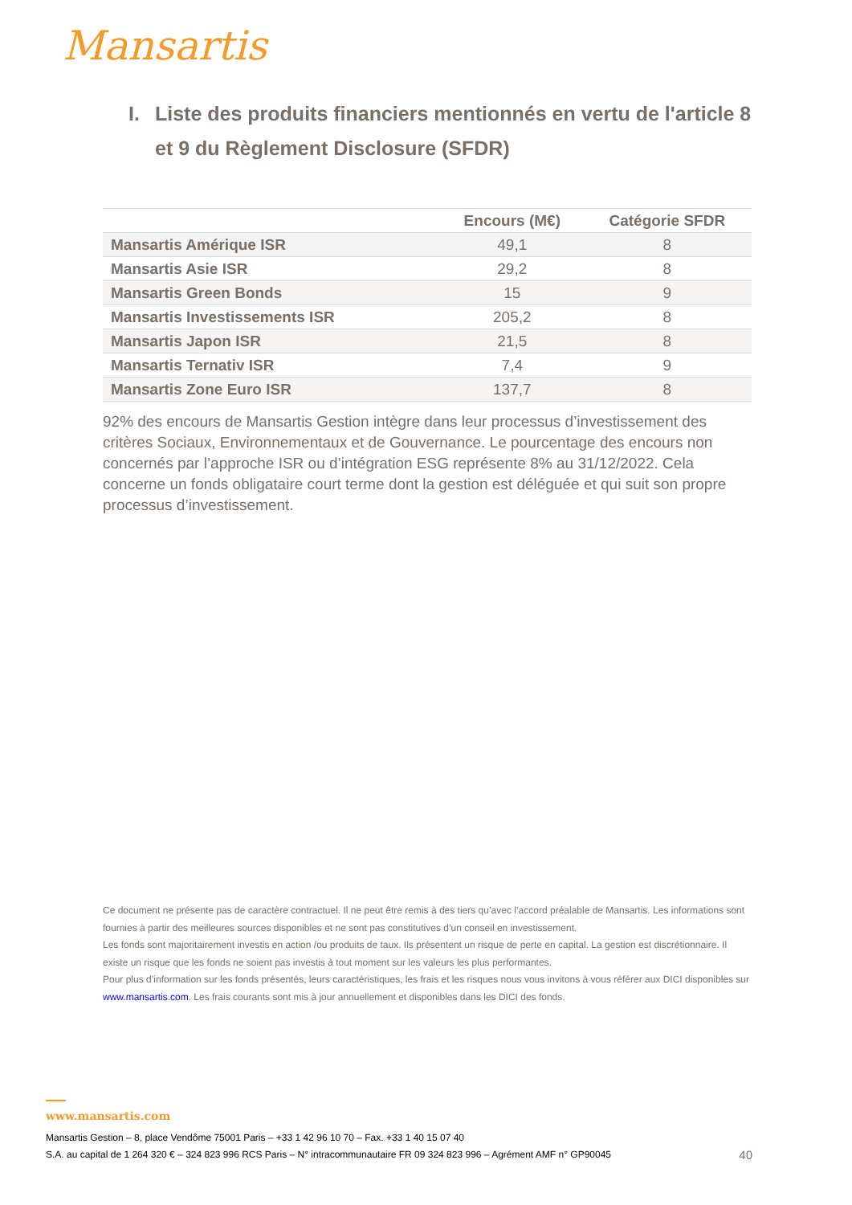Mansartis
I. Liste des produits financiers mentionnés en vertu de l'article 8 et 9 du Règlement Disclosure (SFDR)
| | Encours (M€) | Catégorie SFDR |
| --- | --- | --- |
| Mansartis Amérique ISR | 49,1 | 8 |
| Mansartis Asie ISR | 29,2 | 8 |
| Mansartis Green Bonds | 15 | 9 |
| Mansartis Investissements ISR | 205,2 | 8 |
| Mansartis Japon ISR | 21,5 | 8 |
| Mansartis Ternativ ISR | 7,4 | 9 |
| Mansartis Zone Euro ISR | 137,7 | 8 |
92% des encours de Mansartis Gestion intègre dans leur processus d’investissement des critères Sociaux, Environnementaux et de Gouvernance. Le pourcentage des encours non concernés par l’approche ISR ou d’intégration ESG représente 8% au 31/12/2022. Cela concerne un fonds obligataire court terme dont la gestion est déléguée et qui suit son propre processus d’investissement.
Ce document ne présente pas de caractère contractuel. Il ne peut être remis à des tiers qu’avec l’accord préalable de Mansartis. Les informations sont fournies à partir des meilleures sources disponibles et ne sont pas constitutives d’un conseil en investissement.
Les fonds sont majoritairement investis en action /ou produits de taux. Ils présentent un risque de perte en capital. La gestion est discrétionnaire. Il existe un risque que les fonds ne soient pas investis à tout moment sur les valeurs les plus performantes.
Pour plus d’information sur les fonds présentés, leurs caractéristiques, les frais et les risques nous vous invitons à vous référer aux DICI disponibles sur www.mansartis.com. Les frais courants sont mis à jour annuellement et disponibles dans les DICI des fonds.
www.mansartis.com
Mansartis Gestion – 8, place Vendôme 75001 Paris – +33 1 42 96 10 70 – Fax. +33 1 40 15 07 40
S.A. au capital de 1 264 320 € – 324 823 996 RCS Paris – N° intracommunautaire FR 09 324 823 996 – Agrément AMF n° GP90045
40